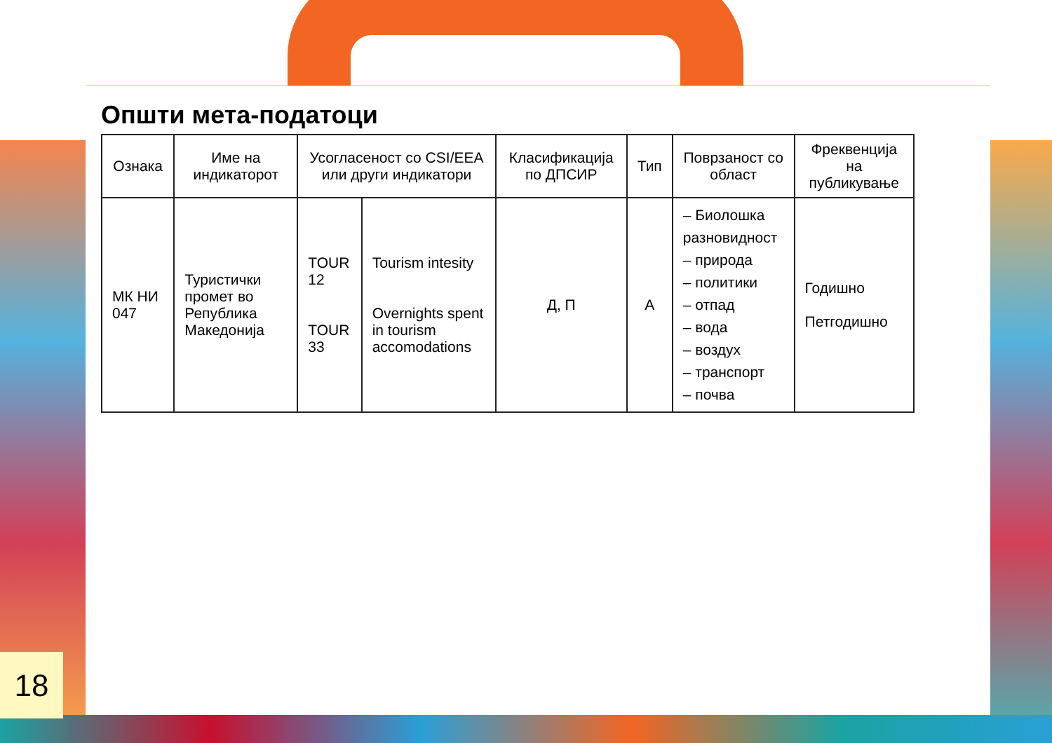Општи мета-податоци
| Ознака | Име на индикаторот | Усогласеност со CSI/EEA или други индикатори | | Класификација по ДПСИР | Тип | Поврзаност со област | Фреквенција на публикување |
| --- | --- | --- | --- | --- | --- | --- | --- |
| МК НИ 047 | Туристички промет во Република Македонија | TOUR 12 TOUR 33 | Tourism intesity Overnights spent in tourism accomodations | Д, П | А | – Биолошка разновидност – природа – политики – отпад – вода – воздух – транспорт – почва | Годишно Петгодишно |
18